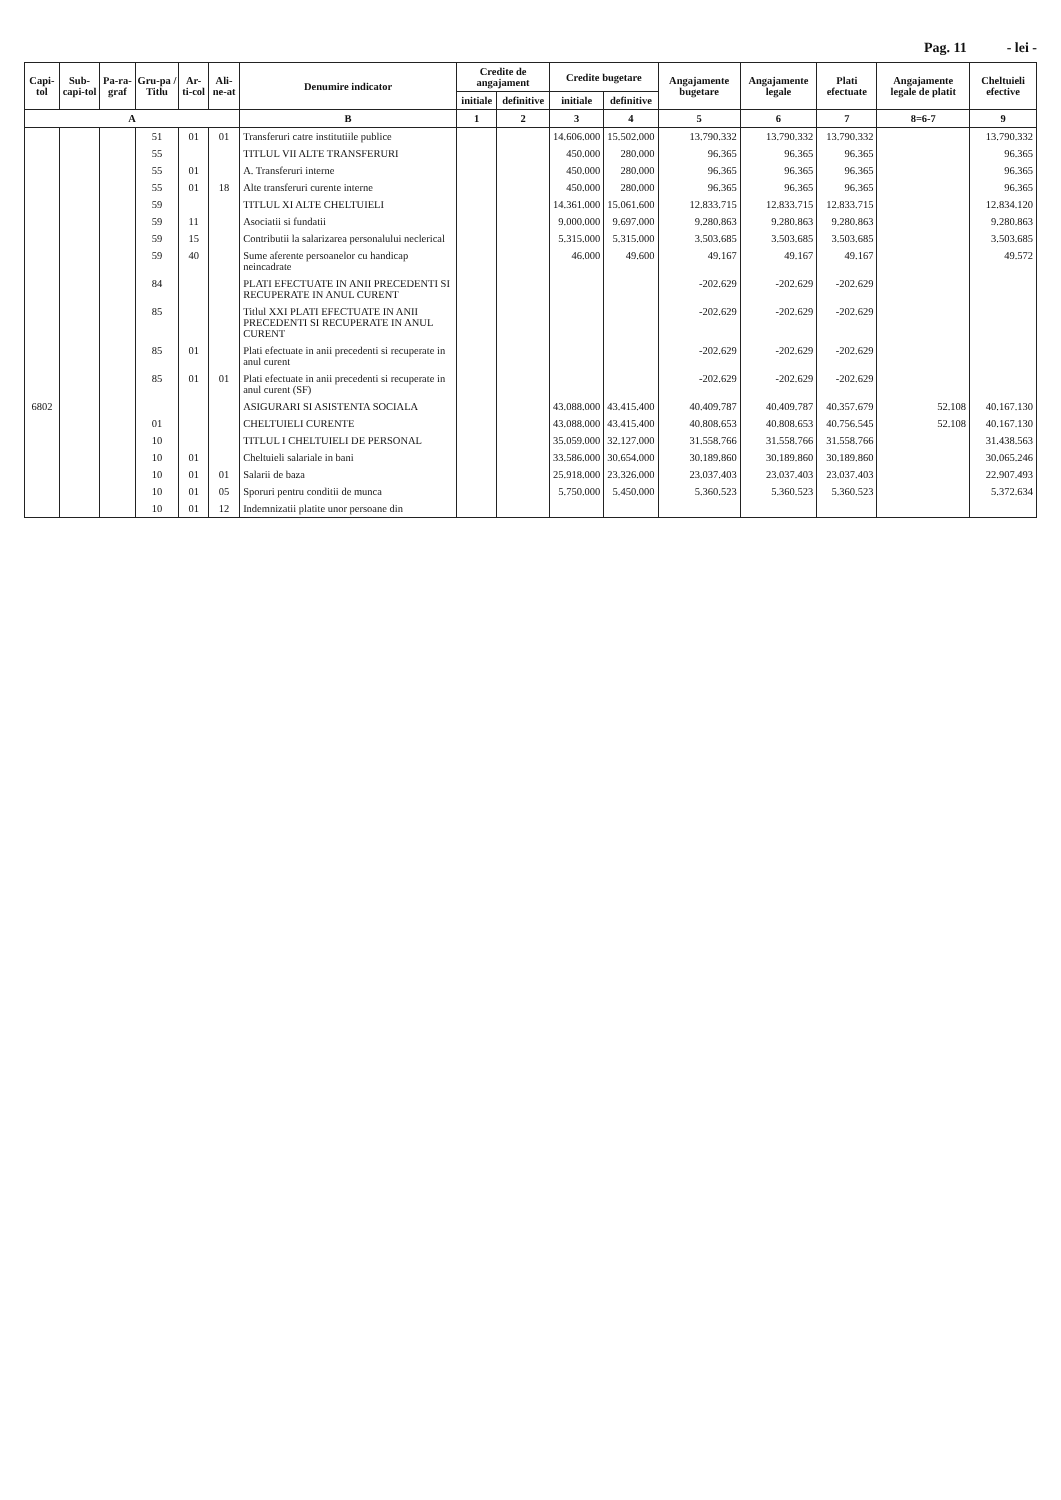Pag. 11 - lei -
| Capi-tol | Sub-capi-tol | Pa-ra-graf | Gru-pa / Titlu | Ar-ti-col | Ali-ne-at | Denumire indicator | Credite de angajament | | Credite bugetare | | Angajamente bugetare | Angajamente legale | Plati efectuate | Angajamente legale de platit | Cheltuieli efective |
| --- | --- | --- | --- | --- | --- | --- | --- | --- | --- | --- | --- | --- | --- | --- | --- |
| | | | | | | | initiale | definitive | initiale | definitive | | | | | |
| A | | | | | | B | 1 | 2 | 3 | 4 | 5 | 6 | 7 | 8=6-7 | 9 |
| | | | 51 | 01 | 01 | Transferuri catre institutiile publice | | | 14.606.000 | 15.502.000 | 13.790.332 | 13.790.332 | 13.790.332 | | 13.790.332 |
| | | | 55 | | | TITLUL VII ALTE TRANSFERURI | | | 450.000 | 280.000 | 96.365 | 96.365 | 96.365 | | 96.365 |
| | | | 55 | 01 | | A. Transferuri interne | | | 450.000 | 280.000 | 96.365 | 96.365 | 96.365 | | 96.365 |
| | | | 55 | 01 | 18 | Alte transferuri curente interne | | | 450.000 | 280.000 | 96.365 | 96.365 | 96.365 | | 96.365 |
| | | | 59 | | | TITLUL XI ALTE CHELTUIELI | | | 14.361.000 | 15.061.600 | 12.833.715 | 12.833.715 | 12.833.715 | | 12.834.120 |
| | | | 59 | 11 | | Asociatii si fundatii | | | 9.000.000 | 9.697.000 | 9.280.863 | 9.280.863 | 9.280.863 | | 9.280.863 |
| | | | 59 | 15 | | Contributii la salarizarea personalului neclerical | | | 5.315.000 | 5.315.000 | 3.503.685 | 3.503.685 | 3.503.685 | | 3.503.685 |
| | | | 59 | 40 | | Sume aferente persoanelor cu handicap neincadrate | | | 46.000 | 49.600 | 49.167 | 49.167 | 49.167 | | 49.572 |
| | | | 84 | | | PLATI EFECTUATE IN ANII PRECEDENTI SI RECUPERATE IN ANUL CURENT | | | | | -202.629 | -202.629 | -202.629 | | |
| | | | 85 | | | Titlul XXI PLATI EFECTUATE IN ANII PRECEDENTI SI RECUPERATE IN ANUL CURENT | | | | | -202.629 | -202.629 | -202.629 | | |
| | | | 85 | 01 | | Plati efectuate in anii precedenti si recuperate in anul curent | | | | | -202.629 | -202.629 | -202.629 | | |
| | | | 85 | 01 | 01 | Plati efectuate in anii precedenti si recuperate in anul curent (SF) | | | | | -202.629 | -202.629 | -202.629 | | |
| 6802 | | | | | | ASIGURARI SI ASISTENTA SOCIALA | | | 43.088.000 | 43.415.400 | 40.409.787 | 40.409.787 | 40.357.679 | 52.108 | 40.167.130 |
| | | | 01 | | | CHELTUIELI CURENTE | | | 43.088.000 | 43.415.400 | 40.808.653 | 40.808.653 | 40.756.545 | 52.108 | 40.167.130 |
| | | | 10 | | | TITLUL I CHELTUIELI DE PERSONAL | | | 35.059.000 | 32.127.000 | 31.558.766 | 31.558.766 | 31.558.766 | | 31.438.563 |
| | | | 10 | 01 | | Cheltuieli salariale in bani | | | 33.586.000 | 30.654.000 | 30.189.860 | 30.189.860 | 30.189.860 | | 30.065.246 |
| | | | 10 | 01 | 01 | Salarii de baza | | | 25.918.000 | 23.326.000 | 23.037.403 | 23.037.403 | 23.037.403 | | 22.907.493 |
| | | | 10 | 01 | 05 | Sporuri pentru conditii de munca | | | 5.750.000 | 5.450.000 | 5.360.523 | 5.360.523 | 5.360.523 | | 5.372.634 |
| | | | 10 | 01 | 12 | Indemnizatii platite unor persoane din | | | | | | | | | |